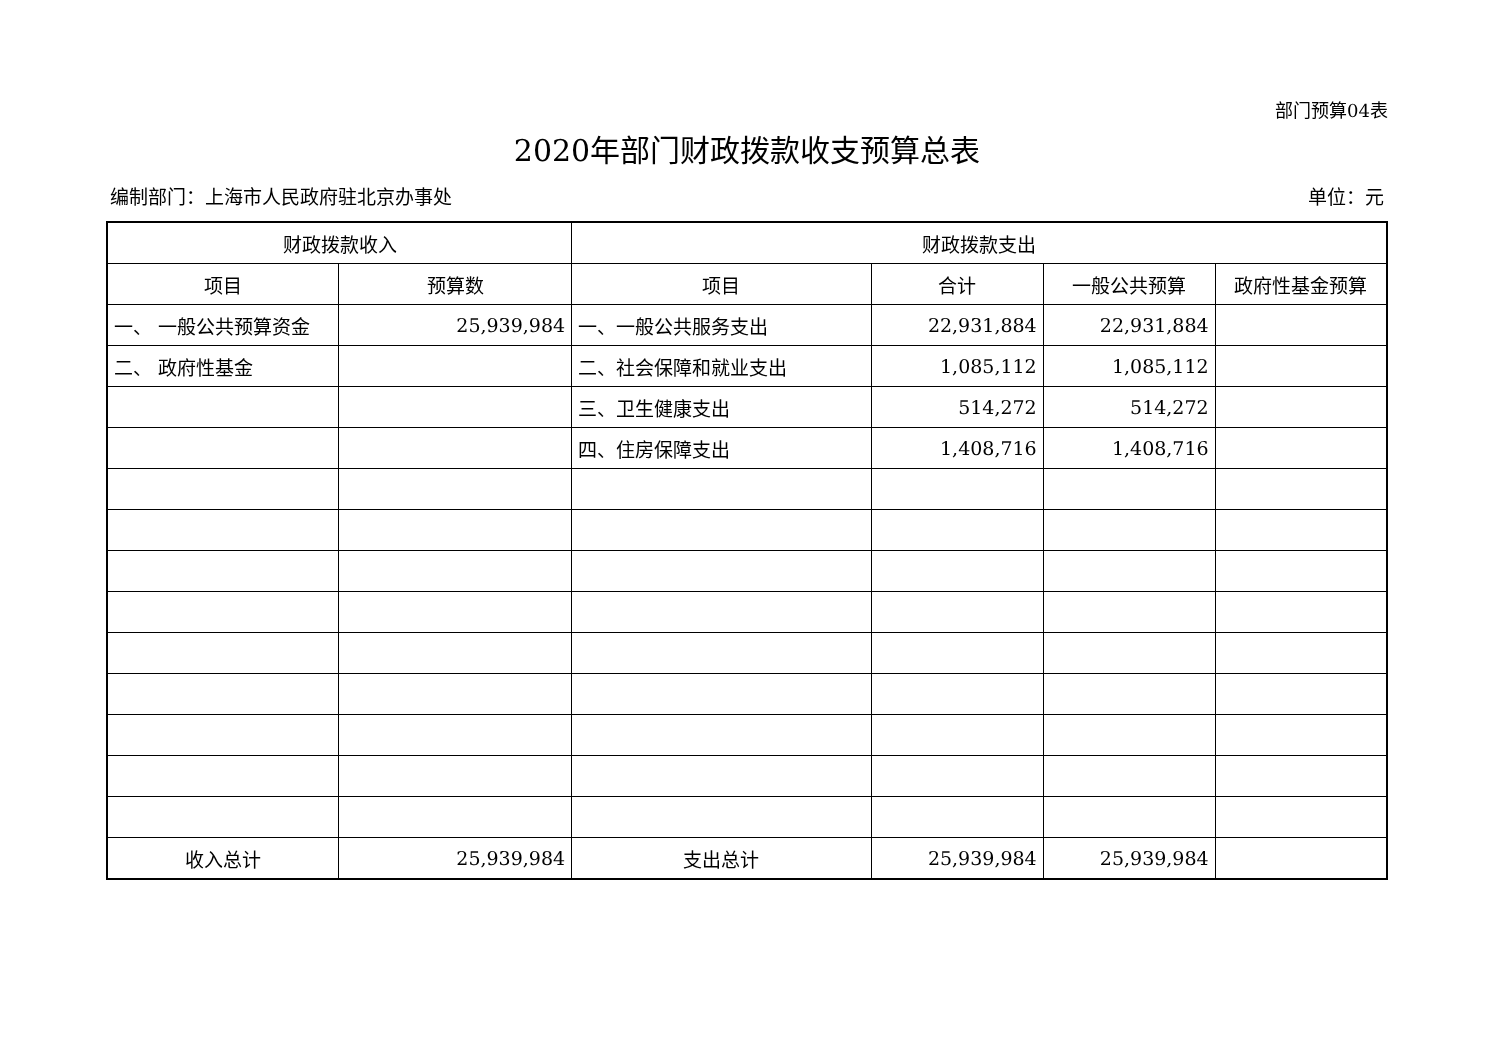部门预算04表
2020年部门财政拨款收支预算总表
编制部门：上海市人民政府驻北京办事处 单位：元
| 财政拨款收入 | | 财政拨款支出 | | | |
| --- | --- | --- | --- | --- | --- |
| 项目 | 预算数 | 项目 | 合计 | 一般公共预算 | 政府性基金预算 |
| 一、 一般公共预算资金 | 25,939,984 | 一、一般公共服务支出 | 22,931,884 | 22,931,884 | |
| 二、 政府性基金 | | 二、社会保障和就业支出 | 1,085,112 | 1,085,112 | |
| | | 三、卫生健康支出 | 514,272 | 514,272 | |
| | | 四、住房保障支出 | 1,408,716 | 1,408,716 | |
| 收入总计 | 25,939,984 | 支出总计 | 25,939,984 | 25,939,984 | |